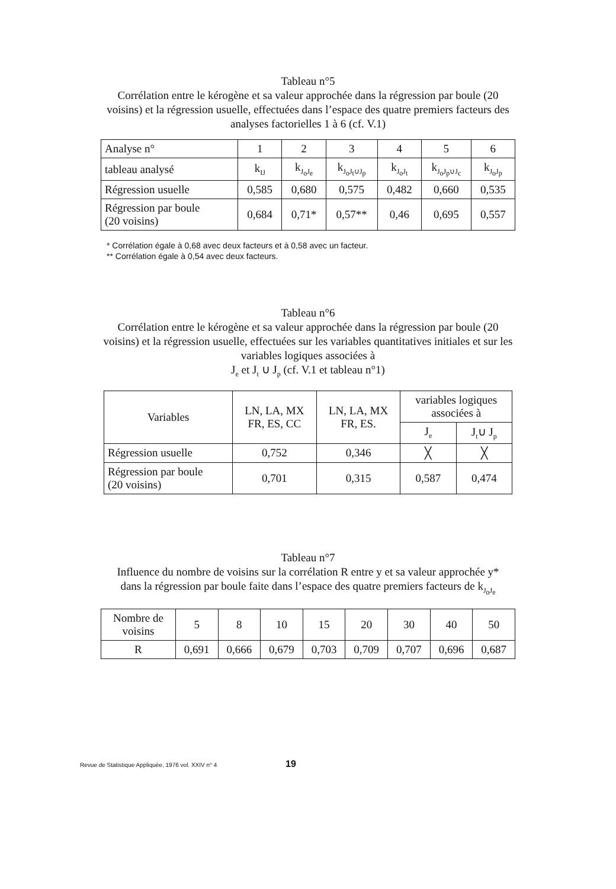Tableau n°5
Corrélation entre le kérogène et sa valeur approchée dans la régression par boule (20 voisins) et la régression usuelle, effectuées dans l’espace des quatre premiers facteurs des analyses factorielles 1 à 6 (cf. V.1)
| Analyse n° | 1 | 2 | 3 | 4 | 5 | 6 |
| tableau analysé | k<sub>IJ</sub> | k<sub>J<sub>o</sub>J<sub>e</sub></sub> | k<sub>J<sub>o</sub>J<sub>t</sub>∪J<sub>p</sub></sub> | k<sub>J<sub>o</sub>J<sub>t</sub></sub> | k<sub>J<sub>o</sub>J<sub>p</sub>∪J<sub>c</sub></sub> | k<sub>J<sub>o</sub>J<sub>p</sub></sub> |
| Régression usuelle | 0,585 | 0,680 | 0,575 | 0,482 | 0,660 | 0,535 |
| Régression par boule (20 voisins) | 0,684 | 0,71* | 0,57** | 0,46 | 0,695 | 0,557 |
* Corrélation égale à 0,68 avec deux facteurs et à 0,58 avec un facteur.
** Corrélation égale à 0,54 avec deux facteurs.
Tableau n°6
Corrélation entre le kérogène et sa valeur approchée dans la régression par boule (20 voisins) et la régression usuelle, effectuées sur les variables quantitatives initiales et sur les variables logiques associées à
J<sub>e</sub> et J<sub>t</sub> ∪ J<sub>p</sub> (cf. V.1 et tableau n°1)
| Variables | LN, LA, MX FR, ES, CC | LN, LA, MX FR, ES. | variables logiques associées à | |
| | | | J<sub>e</sub> | J<sub>t</sub>∪ J<sub>p</sub> |
| Régression usuelle | 0,752 | 0,346 | ╳ | ╳ |
| Régression par boule (20 voisins) | 0,701 | 0,315 | 0,587 | 0,474 |
Tableau n°7
Influence du nombre de voisins sur la corrélation R entre y et sa valeur approchée y* dans la régression par boule faite dans l’espace des quatre premiers facteurs de k<sub>J<sub>o</sub>J<sub>e</sub></sub>
| Nombre de voisins | 5 | 8 | 10 | 15 | 20 | 30 | 40 | 50 |
| R | 0,691 | 0,666 | 0,679 | 0,703 | 0,709 | 0,707 | 0,696 | 0,687 |
Revue de Statistique Appliquée, 1976 vol. XXIV n° 4
19